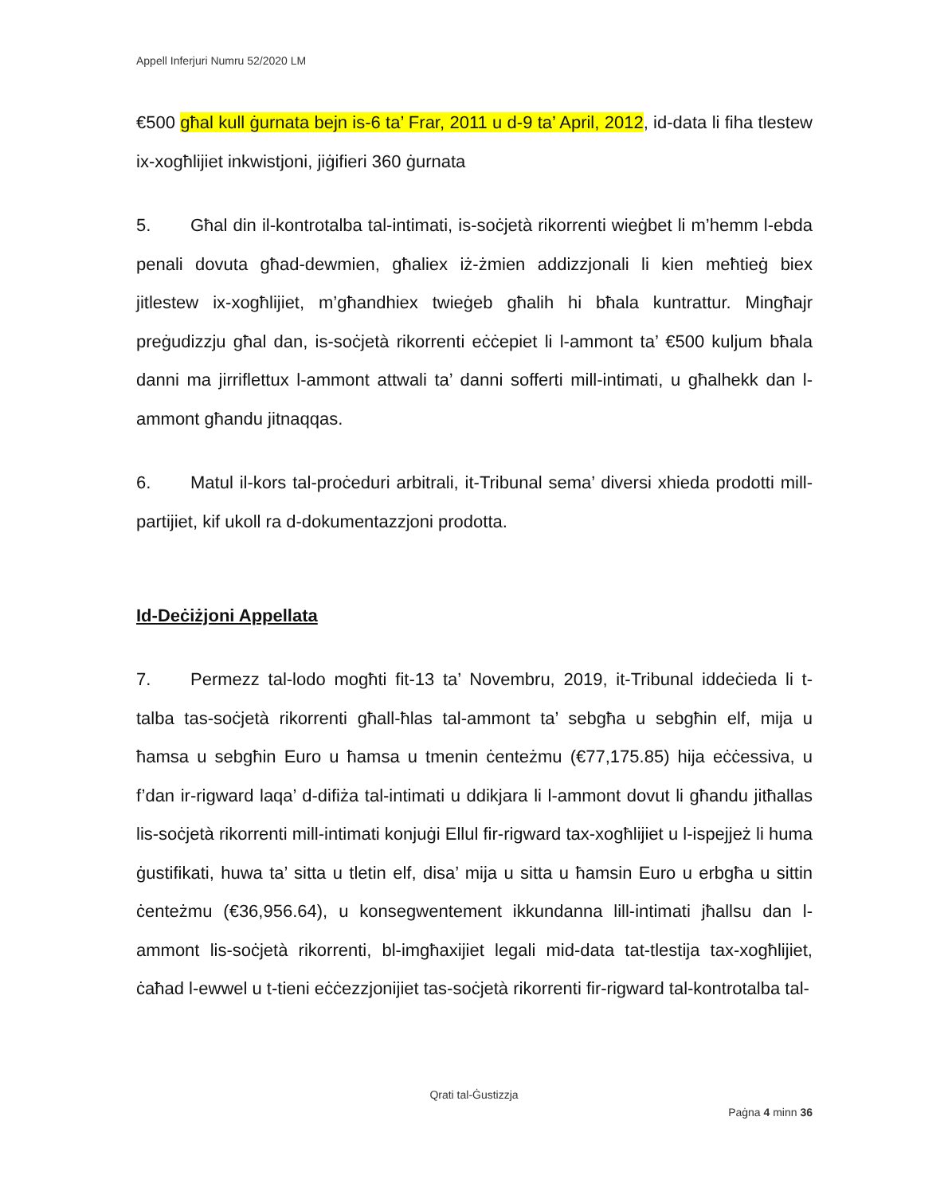Appell Inferjuri Numru 52/2020 LM
€500 għal kull ġurnata bejn is-6 ta’ Frar, 2011 u d-9 ta’ April, 2012, id-data li fiha tlestew ix-xogħlijiet inkwistjoni, jiġifieri 360 ġurnata
5. Għal din il-kontrotalba tal-intimati, is-soċjetà rikorrenti wieġbet li m’hemm l-ebda penali dovuta għad-dewmien, għaliex iż-żmien addizzjonali li kien meħtieġ biex jitlestew ix-xogħlijiet, m’għandhiex twieġeb għalih hi bħala kuntrattur. Mingħajr preġudizzju għal dan, is-soċjetà rikorrenti eċċepiet li l-ammont ta’ €500 kuljum bħala danni ma jirriflettux l-ammont attwali ta’ danni sofferti mill-intimati, u għalhekk dan l-ammont għandu jitnaqqas.
6. Matul il-kors tal-proċeduri arbitrali, it-Tribunal sema’ diversi xhieda prodotti mill-partijiet, kif ukoll ra d-dokumentazzjoni prodotta.
Id-Deċiżjoni Appellata
7. Permezz tal-lodo mogħti fit-13 ta’ Novembru, 2019, it-Tribunal iddeċieda li t-talba tas-soċjetà rikorrenti għall-ħlas tal-ammont ta’ sebgħa u sebgħin elf, mija u ħamsa u sebgħin Euro u ħamsa u tmenin ċenteżmu (€77,175.85) hija eċċessiva, u f’dan ir-rigward laqa’ d-difiża tal-intimati u ddikjara li l-ammont dovut li għandu jitħallas lis-soċjetà rikorrenti mill-intimati konjuġi Ellul fir-rigward tax-xogħlijiet u l-ispejjeż li huma ġustifikati, huwa ta’ sitta u tletin elf, disa’ mija u sitta u ħamsin Euro u erbgħa u sittin ċenteżmu (€36,956.64), u konsegwentement ikkundanna lill-intimati jħallsu dan l-ammont lis-soċjetà rikorrenti, bl-imgħaxijiet legali mid-data tat-tlestija tax-xogħlijiet, ċaħad l-ewwel u t-tieni eċċezzjonijiet tas-soċjetà rikorrenti fir-rigward tal-kontrotalba tal-
Qrati tal-Ġustizzja
Paġna 4 minn 36